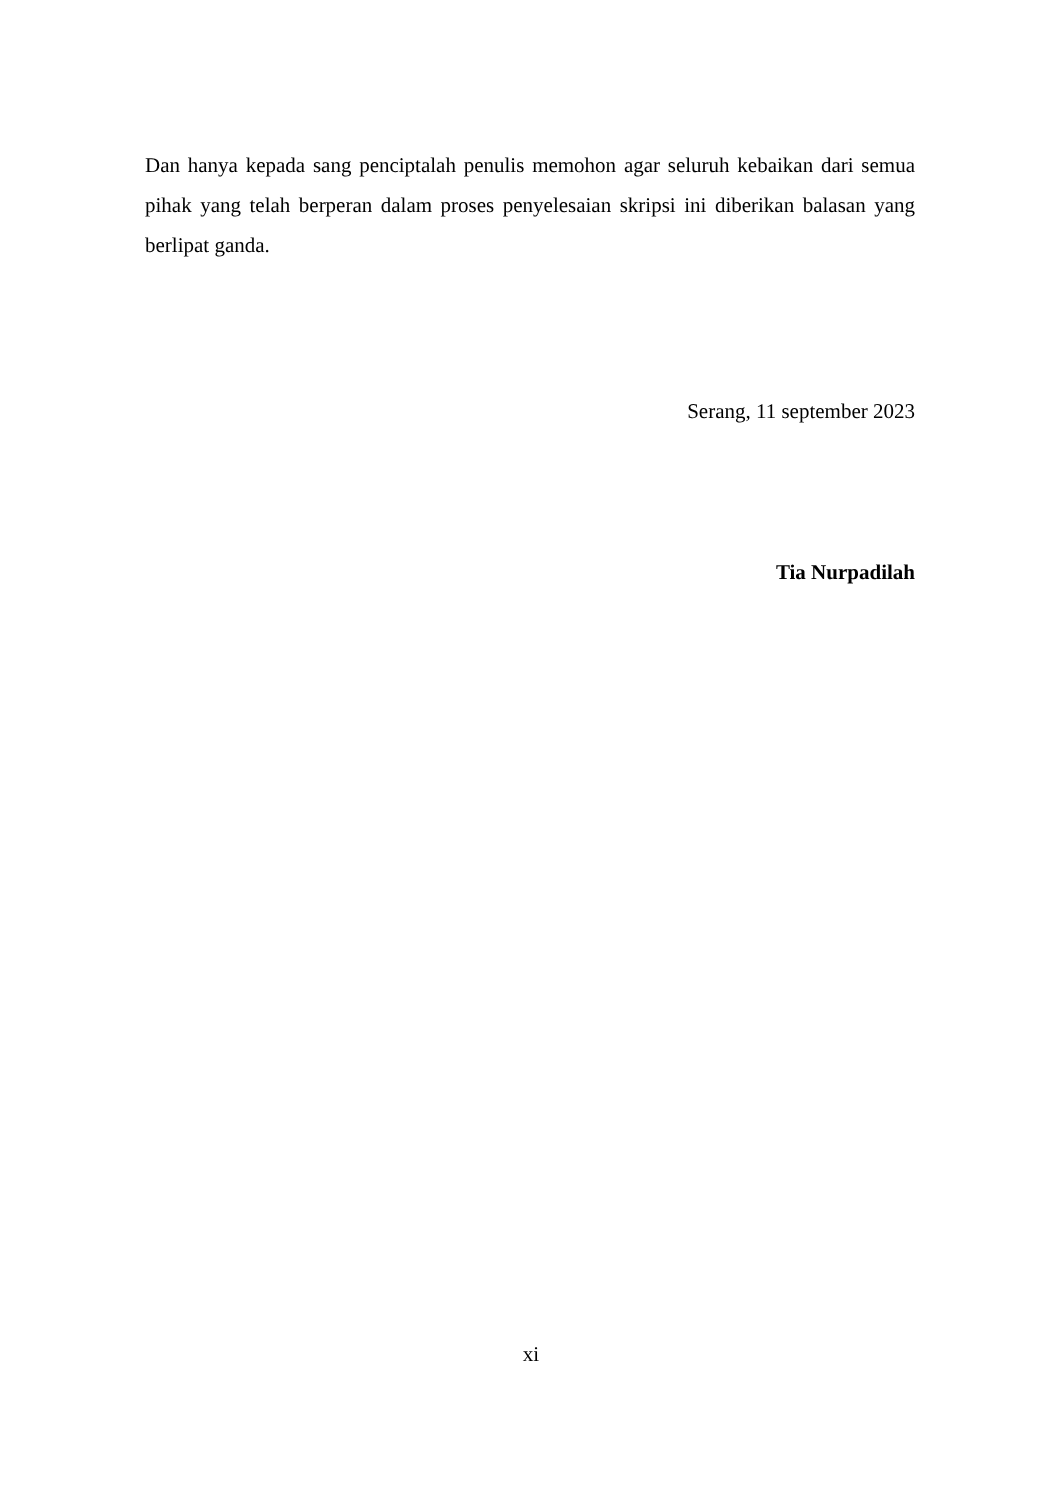Dan hanya kepada sang penciptalah penulis memohon agar seluruh kebaikan dari semua pihak yang telah berperan dalam proses penyelesaian skripsi ini diberikan balasan yang berlipat ganda.
Serang, 11 september 2023
Tia Nurpadilah
xi